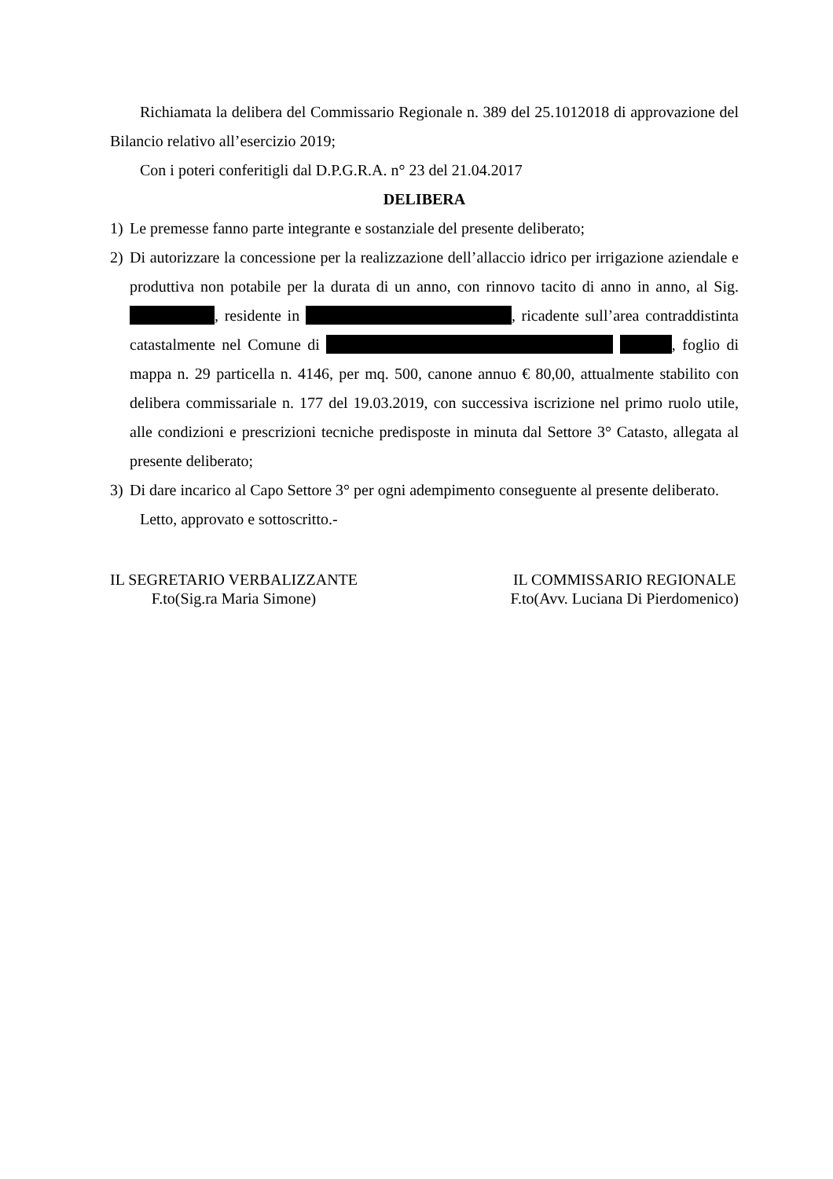Richiamata la delibera del Commissario Regionale n. 389 del 25.1012018 di approvazione del Bilancio relativo all’esercizio 2019;
Con i poteri conferitigli dal D.P.G.R.A. n° 23 del 21.04.2017
DELIBERA
1) Le premesse fanno parte integrante e sostanziale del presente deliberato;
2) Di autorizzare la concessione per la realizzazione dell’allaccio idrico per irrigazione aziendale e produttiva non potabile per la durata di un anno, con rinnovo tacito di anno in anno, al Sig. , residente in , ricadente sull’area contraddistinta catastalmente nel Comune di , foglio di mappa n. 29 particella n. 4146, per mq. 500, canone annuo € 80,00, attualmente stabilito con delibera commissariale n. 177 del 19.03.2019, con successiva iscrizione nel primo ruolo utile, alle condizioni e prescrizioni tecniche predisposte in minuta dal Settore 3° Catasto, allegata al presente deliberato;
3) Di dare incarico al Capo Settore 3° per ogni adempimento conseguente al presente deliberato.
Letto, approvato e sottoscritto.-
IL SEGRETARIO VERBALIZZANTE
F.to(Sig.ra Maria Simone)
IL COMMISSARIO REGIONALE
F.to(Avv. Luciana Di Pierdomenico)